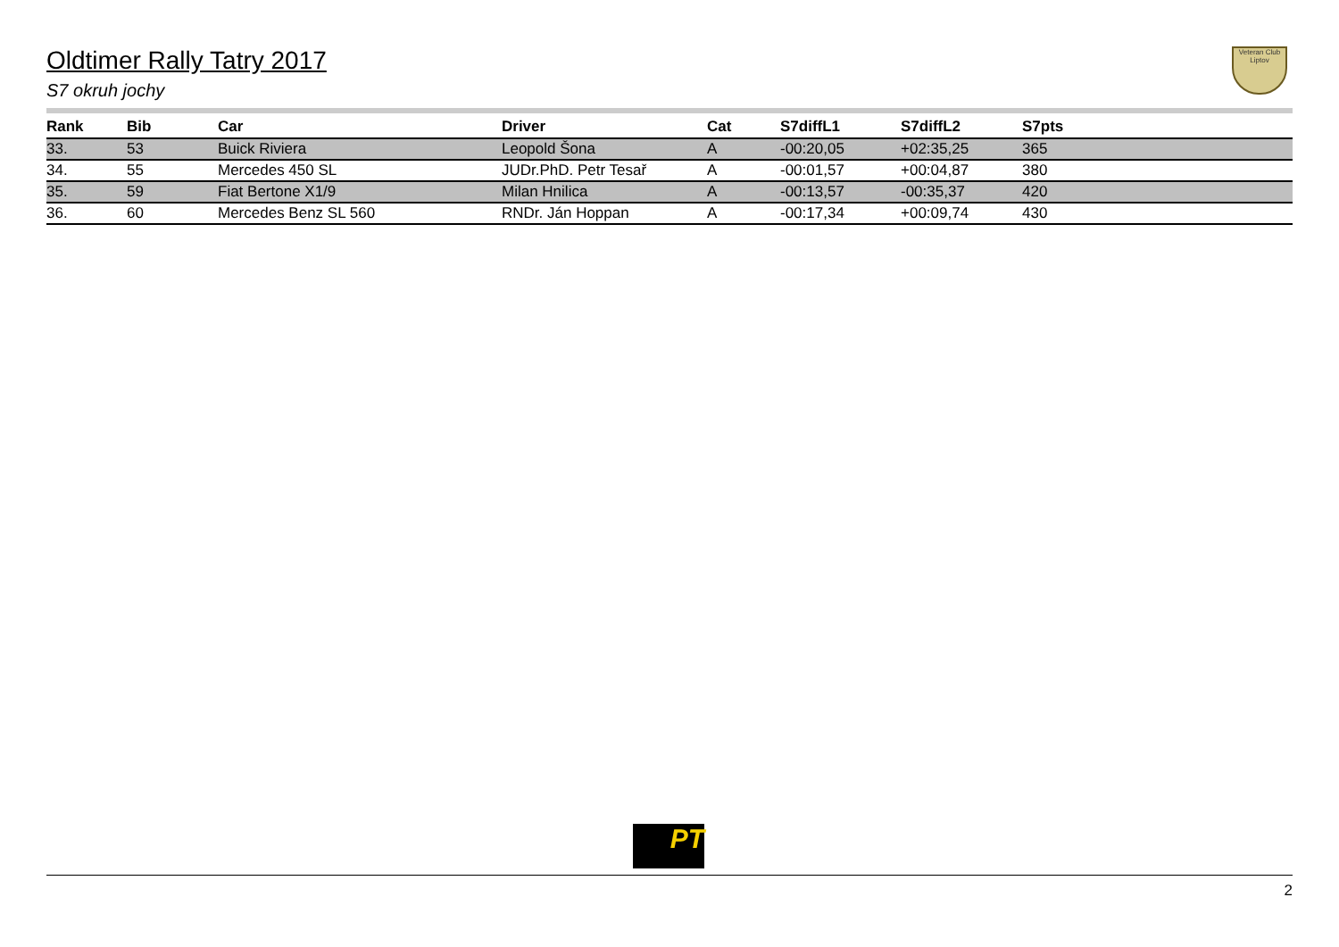Oldtimer Rally Tatry 2017
S7 okruh jochy
Veteran Club Liptov
| Rank | Bib | Car | Driver | Cat | S7diffL1 | S7diffL2 | S7pts |
| --- | --- | --- | --- | --- | --- | --- | --- |
| 33. | 53 | Buick Riviera | Leopold Šona | A | -00:20,05 | +02:35,25 | 365 |
| 34. | 55 | Mercedes 450 SL | JUDr.PhD. Petr Tesař | A | -00:01,57 | +00:04,87 | 380 |
| 35. | 59 | Fiat Bertone X1/9 | Milan Hnilica | A | -00:13,57 | -00:35,37 | 420 |
| 36. | 60 | Mercedes Benz SL 560 | RNDr. Ján Hoppan | A | -00:17,34 | +00:09,74 | 430 |
PT
2